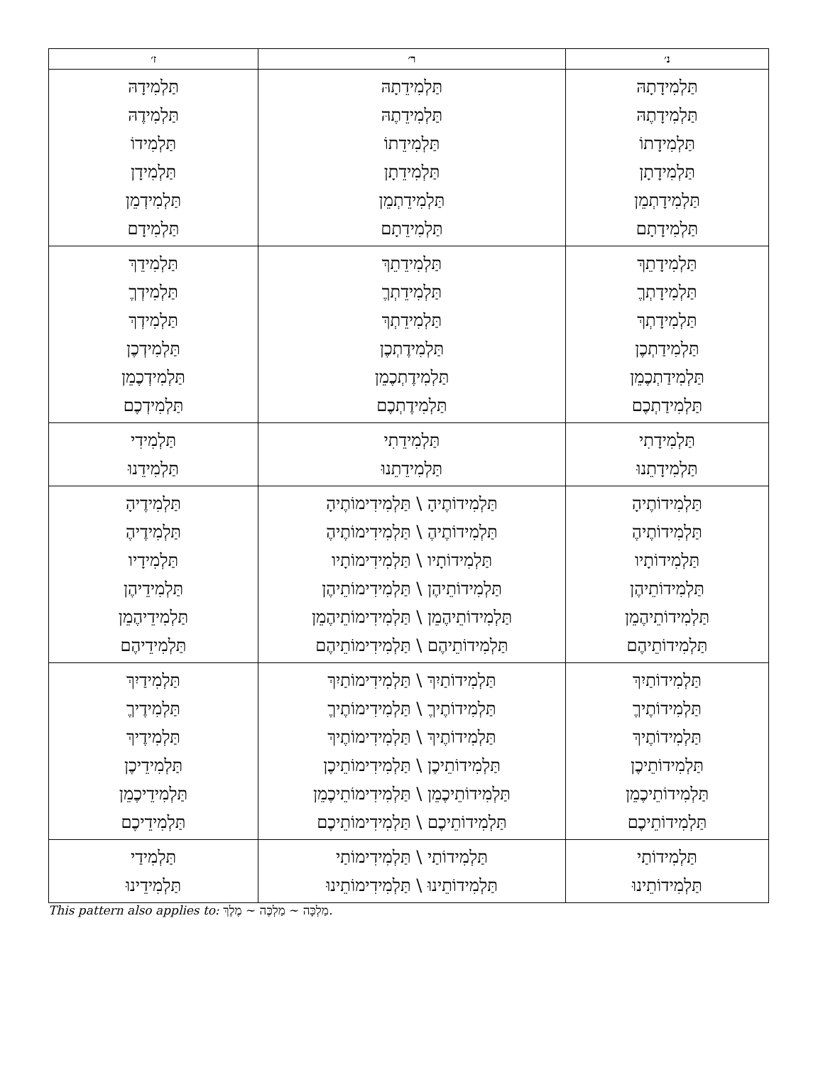| נ׳ | ר׳ | ז׳ |
| --- | --- | --- |
| תַּלְמִידָתָהּ תַּלְמִידָתֶהּ תַּלְמִידָתוֹ תַּלְמִידָתָן תַּלְמִידָתְמֵן תַּלְמִידָתָם | תַּלְמִידֵתָהּ תַּלְמִידֵתֶהּ תַּלְמִידֵתוֹ תַּלְמִידֵתָן תַּלְמִידֵתְמֵן תַּלְמִידֵתָם | תַּלְמִידָהּ תַּלְמִידֶהּ תַּלְמִידוֹ תַּלְמִידָן תַּלְמִידְמֵן תַּלְמִידָם |
| תַּלְמִידָתֵךְ תַּלְמִידָתְךֶ תַּלְמִידָתְךְ תַּלְמִידַתְכֶן תַּלְמִידַתְכֶמֵן תַּלְמִידַתְכֶם | תַּלְמִידֵתֵךְ תַּלְמִידֵתְךֶ תַּלְמִידֵתְךְ תַּלְמִידֶתְכֶן תַּלְמִידֶתְכֶמֵן תַּלְמִידֶתְכֶם | תַּלְמִידֵךְ תַּלְמִידְךֶ תַּלְמִידְךְ תַּלְמִידְכֶן תַּלְמִידְכֶמֵן תַּלְמִידְכֶם |
| תַּלְמִידָתִי תַּלְמִידָתֵנוּ | תַּלְמִידֵתִי תַּלְמִידֵתֵנוּ | תַּלְמִידִי תַּלְמִידֵנוּ |
| תַּלְמִידוֹתֶיהָ תַּלְמִידוֹתֶיהֶ תַּלְמִידוֹתָיו תַּלְמִידוֹתֵיהֶן תַּלְמִידוֹתֵיהֶמֵן תַּלְמִידוֹתֵיהֶם | תַּלְמִידוֹתֶיהָ \ תַּלְמִידִימוֹתֶיהָ תַּלְמִידוֹתֶיהֶ \ תַּלְמִידִימוֹתֶיהֶ תַּלְמִידוֹתָיו \ תַּלְמִידִימוֹתָיו תַּלְמִידוֹתֵיהֶן \ תַּלְמִידִימוֹתֵיהֶן תַּלְמִידוֹתֵיהֶמֵן \ תַּלְמִידִימוֹתֵיהֶמֵן תַּלְמִידוֹתֵיהֶם \ תַּלְמִידִימוֹתֵיהֶם | תַּלְמִידֶיהָ תַּלְמִידֶיהֶ תַּלְמִידָיו תַּלְמִידֵיהֶן תַּלְמִידֵיהֶמֵן תַּלְמִידֵיהֶם |
| תַּלְמִידוֹתַיִךְ תַּלְמִידוֹתֶיךֶ תַּלְמִידוֹתֶיךְ תַּלְמִידוֹתֵיכֶן תַּלְמִידוֹתֵיכֶמֵן תַּלְמִידוֹתֵיכֶם | תַּלְמִידוֹתַיִךְ \ תַּלְמִידִימוֹתַיִךְ תַּלְמִידוֹתֶיךֶ \ תַּלְמִידִימוֹתֶיךֶ תַּלְמִידוֹתֶיךְ \ תַּלְמִידִימוֹתֶיךְ תַּלְמִידוֹתֵיכֶן \ תַּלְמִידִימוֹתֵיכֶן תַּלְמִידוֹתֵיכֶמֵן \ תַּלְמִידִימוֹתֵיכֶמֵן תַּלְמִידוֹתֵיכֶם \ תַּלְמִידִימוֹתֵיכֶם | תַּלְמִידַיִךְ תַּלְמִידֶיךֶ תַּלְמִידֶיךְ תַּלְמִידֵיכֶן תַּלְמִידֵיכֶמֵן תַּלְמִידֵיכֶם |
| תַּלְמִידוֹתַי תַּלְמִידוֹתֵינוּ | תַּלְמִידוֹתַי \ תַּלְמִידִימוֹתַי תַּלְמִידוֹתֵינוּ \ תַּלְמִידִימוֹתֵינוּ | תַּלְמִידַי תַּלְמִידֵינוּ |
This pattern also applies to: מַלְכָּה ~ מַלְכֶּה ~ מֶלֶךְ.